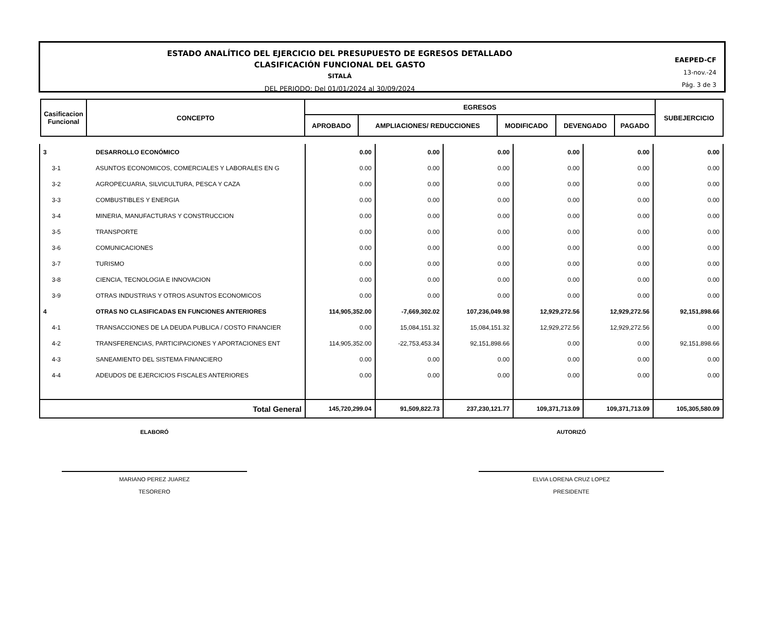ESTADO ANALÍTICO DEL EJERCICIO DEL PRESUPUESTO DE EGRESOS DETALLADO
CLASIFICACIÓN FUNCIONAL DEL GASTO
SITALÁ
DEL PERIODO: Del 01/01/2024 al 30/09/2024
EAEPED-CF
13-nov.-24
Pág. 3 de 3
| Casificacion Funcional | CONCEPTO | EGRESOS | | | | | SUBEJERCICIO |
| --- | --- | --- | --- | --- | --- | --- | --- |
| | | APROBADO | AMPLIACIONES/ REDUCCIONES | MODIFICADO | DEVENGADO | PAGADO | |
| 3 | DESARROLLO ECONÓMICO | 0.00 | 0.00 | 0.00 | 0.00 | 0.00 | 0.00 |
| 3-1 | ASUNTOS ECONOMICOS, COMERCIALES Y LABORALES EN G | 0.00 | 0.00 | 0.00 | 0.00 | 0.00 | 0.00 |
| 3-2 | AGROPECUARIA, SILVICULTURA, PESCA Y CAZA | 0.00 | 0.00 | 0.00 | 0.00 | 0.00 | 0.00 |
| 3-3 | COMBUSTIBLES Y ENERGIA | 0.00 | 0.00 | 0.00 | 0.00 | 0.00 | 0.00 |
| 3-4 | MINERIA, MANUFACTURAS Y CONSTRUCCION | 0.00 | 0.00 | 0.00 | 0.00 | 0.00 | 0.00 |
| 3-5 | TRANSPORTE | 0.00 | 0.00 | 0.00 | 0.00 | 0.00 | 0.00 |
| 3-6 | COMUNICACIONES | 0.00 | 0.00 | 0.00 | 0.00 | 0.00 | 0.00 |
| 3-7 | TURISMO | 0.00 | 0.00 | 0.00 | 0.00 | 0.00 | 0.00 |
| 3-8 | CIENCIA, TECNOLOGIA E INNOVACION | 0.00 | 0.00 | 0.00 | 0.00 | 0.00 | 0.00 |
| 3-9 | OTRAS INDUSTRIAS Y OTROS ASUNTOS ECONOMICOS | 0.00 | 0.00 | 0.00 | 0.00 | 0.00 | 0.00 |
| 4 | OTRAS NO CLASIFICADAS EN FUNCIONES ANTERIORES | 114,905,352.00 | -7,669,302.02 | 107,236,049.98 | 12,929,272.56 | 12,929,272.56 | 92,151,898.66 |
| 4-1 | TRANSACCIONES DE LA DEUDA PUBLICA / COSTO FINANCIER | 0.00 | 15,084,151.32 | 15,084,151.32 | 12,929,272.56 | 12,929,272.56 | 0.00 |
| 4-2 | TRANSFERENCIAS, PARTICIPACIONES Y APORTACIONES ENT | 114,905,352.00 | -22,753,453.34 | 92,151,898.66 | 0.00 | 0.00 | 92,151,898.66 |
| 4-3 | SANEAMIENTO DEL SISTEMA FINANCIERO | 0.00 | 0.00 | 0.00 | 0.00 | 0.00 | 0.00 |
| 4-4 | ADEUDOS DE EJERCICIOS FISCALES ANTERIORES | 0.00 | 0.00 | 0.00 | 0.00 | 0.00 | 0.00 |
| Total General | | 145,720,299.04 | 91,509,822.73 | 237,230,121.77 | 109,371,713.09 | 109,371,713.09 | 105,305,580.09 |
ELABORÓ
MARIANO PEREZ JUAREZ
TESORERO
AUTORIZÓ
ELVIA LORENA CRUZ LOPEZ
PRESIDENTE